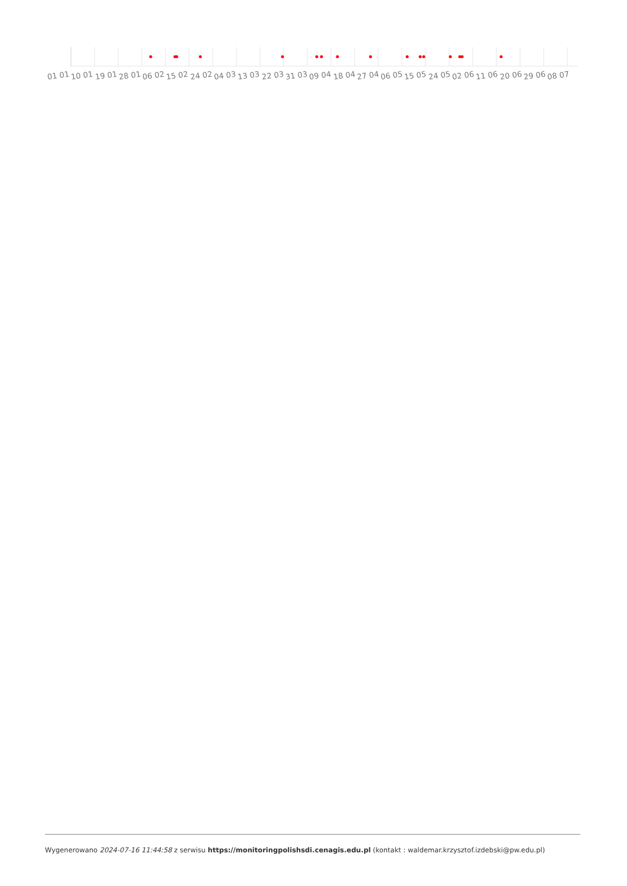01 01 10 01 19 01 28 01 06 02 15 02 24 02 04 03 13 03 22 03 31 03 09 04 18 04 27 04 06 05 15 05 24 05 02 06 11 06 20 06 29 06 08 07
Wygenerowano 2024-07-16 11:44:58 z serwisu https://monitoringpolishsdi.cenagis.edu.pl (kontakt : waldemar.krzysztof.izdebski@pw.edu.pl)